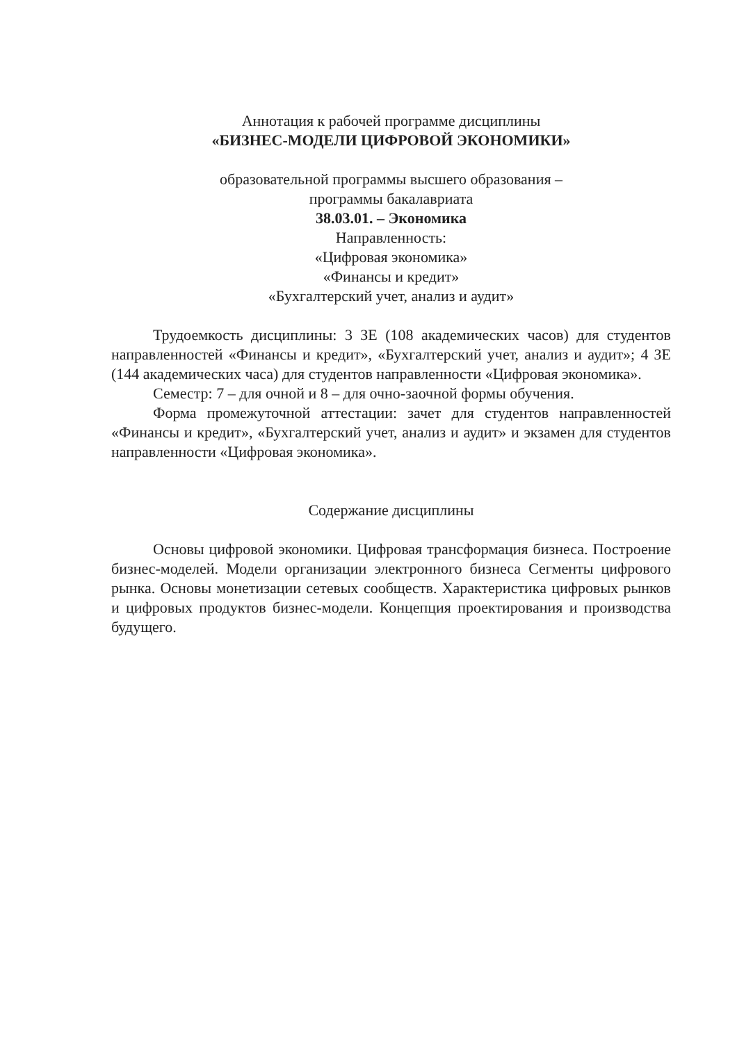Аннотация к рабочей программе дисциплины
«БИЗНЕС-МОДЕЛИ ЦИФРОВОЙ ЭКОНОМИКИ»
образовательной программы высшего образования –
программы бакалавриата
38.03.01. – Экономика
Направленность:
«Цифровая экономика»
«Финансы и кредит»
«Бухгалтерский учет, анализ и аудит»
Трудоемкость дисциплины: 3 ЗЕ (108 академических часов) для студентов направленностей «Финансы и кредит», «Бухгалтерский учет, анализ и аудит»; 4 ЗЕ (144 академических часа) для студентов направленности «Цифровая экономика».
Семестр: 7 – для очной и 8 – для очно-заочной формы обучения.
Форма промежуточной аттестации: зачет для студентов направленностей «Финансы и кредит», «Бухгалтерский учет, анализ и аудит» и экзамен для студентов направленности «Цифровая экономика».
Содержание дисциплины
Основы цифровой экономики. Цифровая трансформация бизнеса. Построение бизнес-моделей. Модели организации электронного бизнеса Сегменты цифрового рынка. Основы монетизации сетевых сообществ. Характеристика цифровых рынков и цифровых продуктов бизнес-модели. Концепция проектирования и производства будущего.